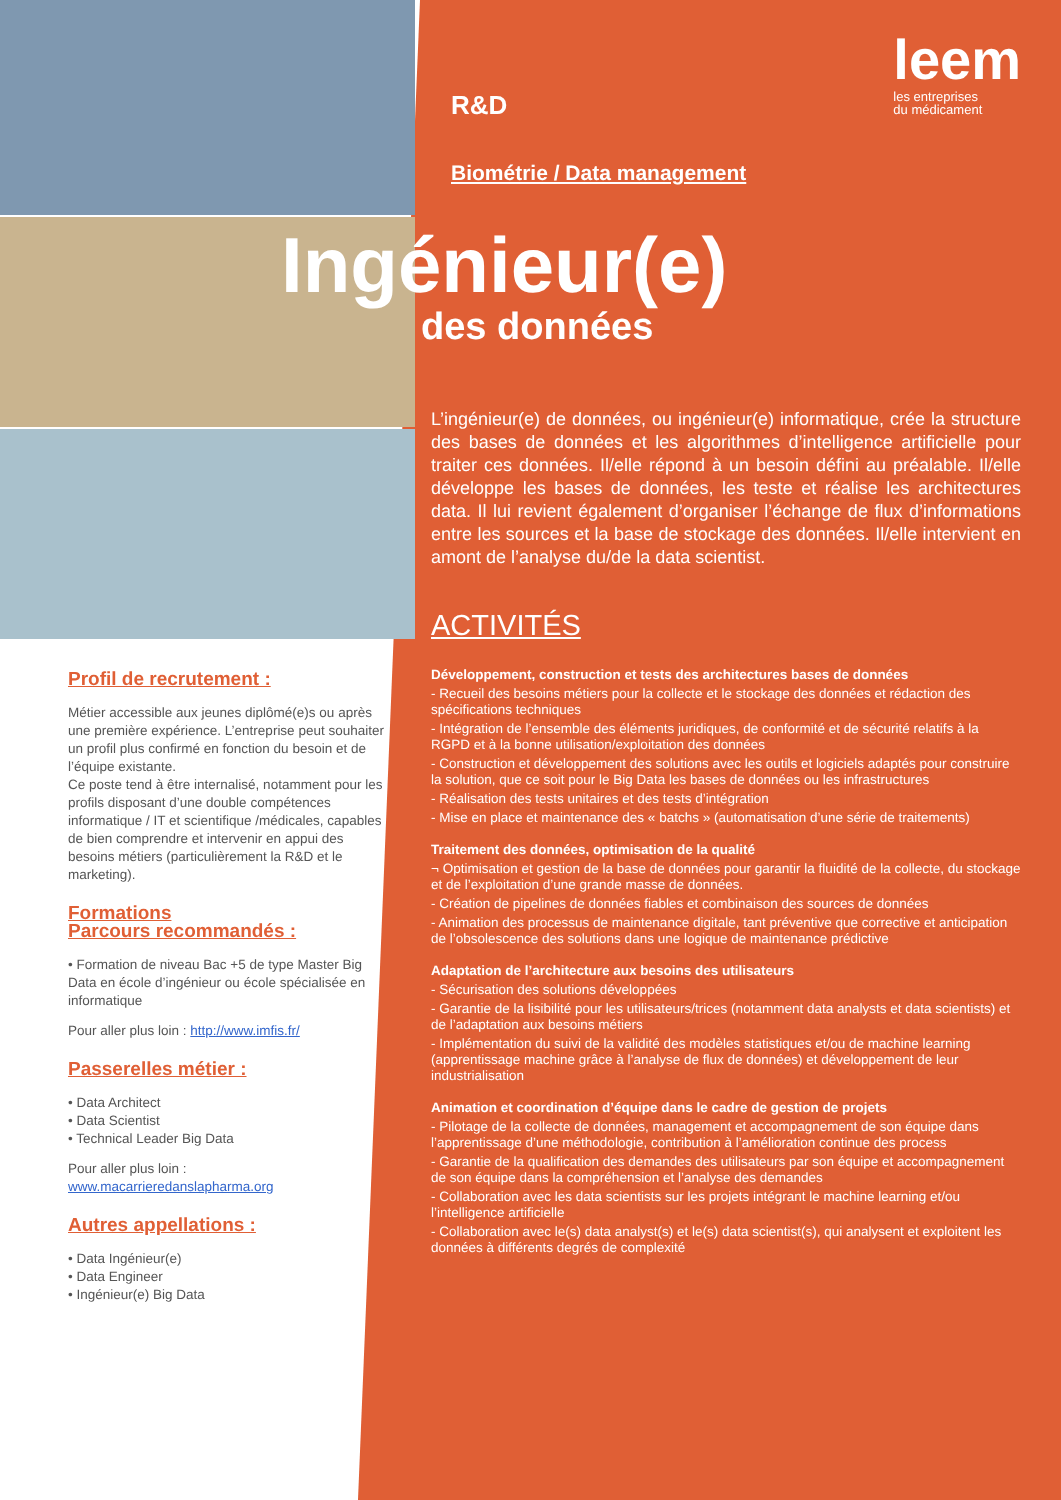leem
les entreprises
du médicament
Profil de recrutement :
Métier accessible aux jeunes diplômé(e)s ou après une première expérience. L’entreprise peut souhaiter un profil plus confirmé en fonction du besoin et de l’équipe existante.
Ce poste tend à être internalisé, notamment pour les profils disposant d’une double compétences informatique / IT et scientifique /médicales, ca­pables de bien comprendre et intervenir en appui des besoins métiers (particulièrement la R&D et le marketing).
Formations
Parcours recommandés :
• Formation de niveau Bac +5 de type Master Big Data en école d’ingénieur ou école spécialisée en informatique
Pour aller plus loin : http://www.imfis.fr/
Passerelles métier :
• Data Architect
• Data Scientist
• Technical Leader Big Data
Pour aller plus loin :
www.macarrieredanslapharma.org
Autres appellations :
• Data Ingénieur(e)
• Data Engineer
• Ingénieur(e) Big Data
R&D
Biométrie / Data management
Ingénieur(e)
des données
L’ingénieur(e) de données, ou ingénieur(e) informatique, crée la structure des bases de données et les algorithmes d’intelligence artificielle pour traiter ces données. Il/elle répond à un besoin défini au préalable. Il/elle développe les bases de données, les teste et réalise les architectures data. Il lui revient également d’organiser l’échange de flux d’informations entre les sources et la base de stockage des données. Il/elle intervient en amont de l’analyse du/de la data scientist.
ACTIVITÉS
Développement, construction et tests des architectures bases de données
- Recueil des besoins métiers pour la collecte et le stockage des données et rédaction des spécifications techniques
- Intégration de l’ensemble des éléments juridiques, de conformité et de sécurité relatifs à la RGPD et à la bonne utilisation/exploitation des données
- Construction et développement des solutions avec les outils et logiciels adaptés pour construire la solution, que ce soit pour le Big Data les bases de données ou les infrastructures
- Réalisation des tests unitaires et des tests d’intégration
- Mise en place et maintenance des « batchs » (automatisation d’une série de traitements)
Traitement des données, optimisation de la qualité
¬ Optimisation et gestion de la base de données pour garantir la fluidité de la collecte, du stockage et de l’exploitation d’une grande masse de données.
- Création de pipelines de données fiables et combinaison des sources de données
- Animation des processus de maintenance digitale, tant préventive que corrective et anticipation de l’obsolescence des solutions dans une logique de maintenance prédictive
Adaptation de l’architecture aux besoins des utilisateurs
- Sécurisation des solutions développées
- Garantie de la lisibilité pour les utilisateurs/trices (notamment data analysts et data scientists) et de l’adaptation aux besoins métiers
- Implémentation du suivi de la validité des modèles statistiques et/ou de machine learning (apprentissage machine grâce à l’analyse de flux de données) et développement de leur industrialisation
Animation et coordination d’équipe dans le cadre de gestion de projets
- Pilotage de la collecte de données, management et accompagnement de son équipe dans l’apprentissage d’une méthodologie, contribution à l’amélioration continue des process
- Garantie de la qualification des demandes des utilisateurs par son équipe et accompagnement de son équipe dans la compréhension et l’analyse des demandes
- Collaboration avec les data scientists sur les projets intégrant le machine learning et/ou l’intelligence artificielle
- Collaboration avec le(s) data analyst(s) et le(s) data scientist(s), qui analysent et exploitent les données à différents degrés de complexité